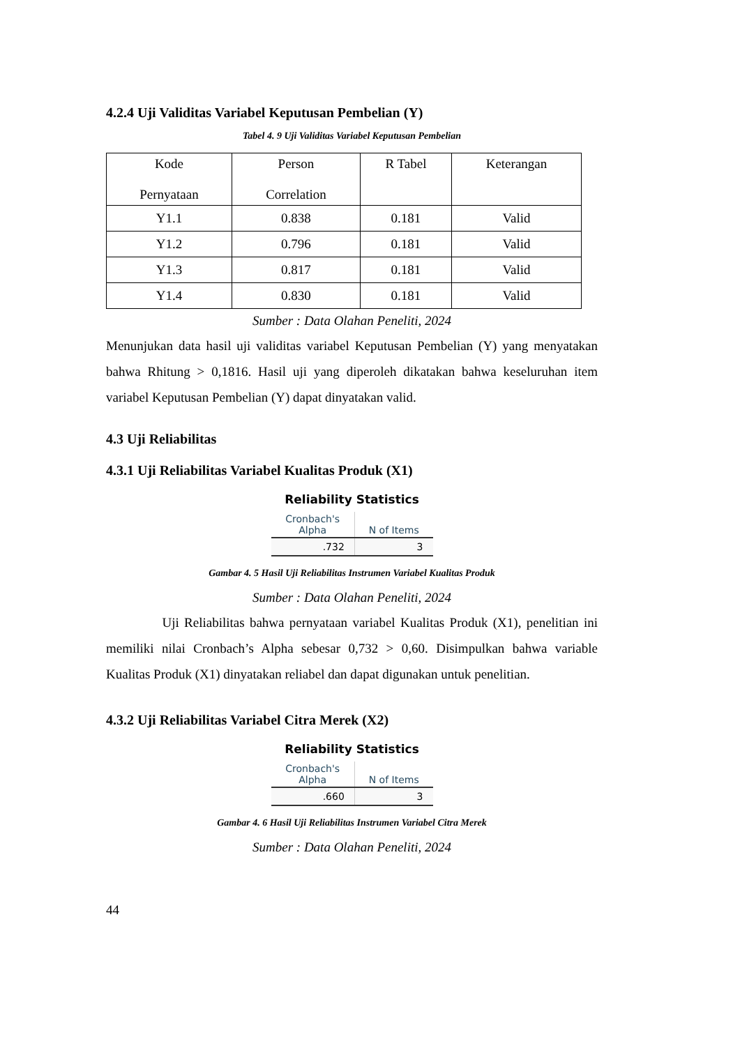4.2.4 Uji Validitas Variabel Keputusan Pembelian (Y)
Tabel 4. 9 Uji Validitas Variabel Keputusan Pembelian
| Kode Pernyataan | Person Correlation | R Tabel | Keterangan |
| Y1.1 | 0.838 | 0.181 | Valid |
| Y1.2 | 0.796 | 0.181 | Valid |
| Y1.3 | 0.817 | 0.181 | Valid |
| Y1.4 | 0.830 | 0.181 | Valid |
Sumber : Data Olahan Peneliti, 2024
Menunjukan data hasil uji validitas variabel Keputusan Pembelian (Y) yang menyatakan bahwa Rhitung > 0,1816. Hasil uji yang diperoleh dikatakan bahwa keseluruhan item variabel Keputusan Pembelian (Y) dapat dinyatakan valid.
4.3 Uji Reliabilitas
4.3.1 Uji Reliabilitas Variabel Kualitas Produk (X1)
Reliability Statistics
| Cronbach's Alpha | N of Items |
| --- | --- |
| .732 | 3 |
Gambar 4. 5 Hasil Uji Reliabilitas Instrumen Variabel Kualitas Produk
Sumber : Data Olahan Peneliti, 2024
Uji Reliabilitas bahwa pernyataan variabel Kualitas Produk (X1), penelitian ini memiliki nilai Cronbach’s Alpha sebesar 0,732 > 0,60. Disimpulkan bahwa variable Kualitas Produk (X1) dinyatakan reliabel dan dapat digunakan untuk penelitian.
4.3.2 Uji Reliabilitas Variabel Citra Merek (X2)
Reliability Statistics
| Cronbach's Alpha | N of Items |
| --- | --- |
| .660 | 3 |
Gambar 4. 6 Hasil Uji Reliabilitas Instrumen Variabel Citra Merek
Sumber : Data Olahan Peneliti, 2024
44